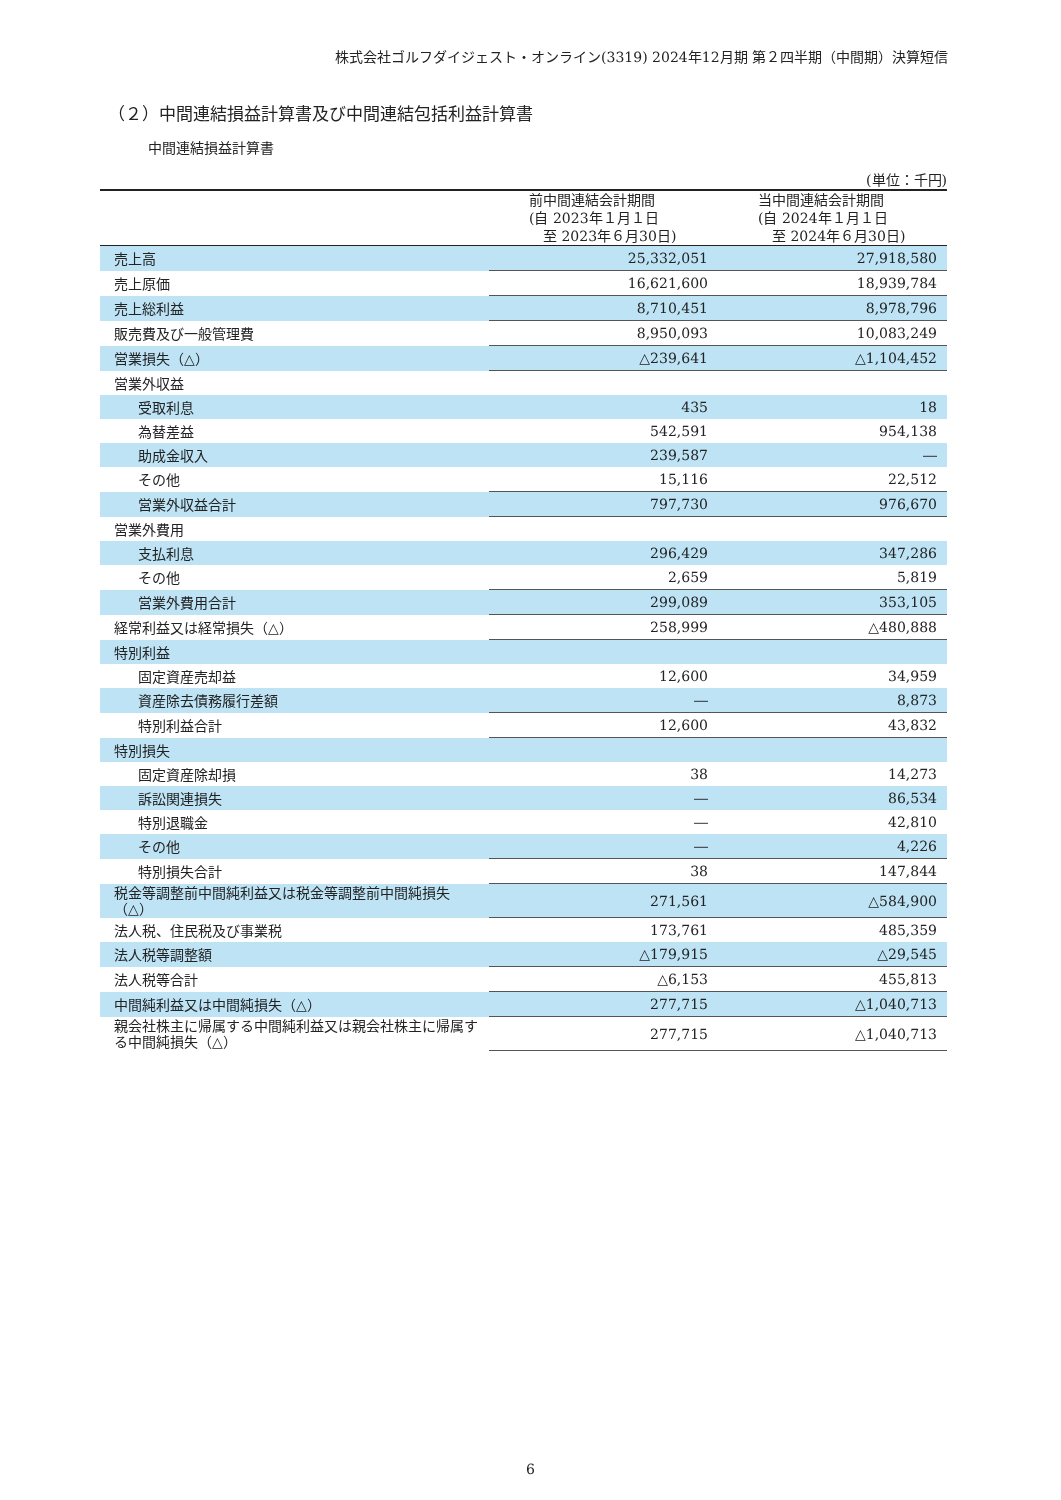株式会社ゴルフダイジェスト・オンライン(3319) 2024年12月期 第２四半期（中間期）決算短信
（２）中間連結損益計算書及び中間連結包括利益計算書
中間連結損益計算書
(単位：千円)
| | 前中間連結会計期間 (自 2023年１月１日 至 2023年６月30日) | 当中間連結会計期間 (自 2024年１月１日 至 2024年６月30日) |
| --- | --- | --- |
| 売上高 | 25,332,051 | 27,918,580 |
| 売上原価 | 16,621,600 | 18,939,784 |
| 売上総利益 | 8,710,451 | 8,978,796 |
| 販売費及び一般管理費 | 8,950,093 | 10,083,249 |
| 営業損失（△） | △239,641 | △1,104,452 |
| 営業外収益 | | |
| 受取利息 | 435 | 18 |
| 為替差益 | 542,591 | 954,138 |
| 助成金収入 | 239,587 | ― |
| その他 | 15,116 | 22,512 |
| 営業外収益合計 | 797,730 | 976,670 |
| 営業外費用 | | |
| 支払利息 | 296,429 | 347,286 |
| その他 | 2,659 | 5,819 |
| 営業外費用合計 | 299,089 | 353,105 |
| 経常利益又は経常損失（△） | 258,999 | △480,888 |
| 特別利益 | | |
| 固定資産売却益 | 12,600 | 34,959 |
| 資産除去債務履行差額 | ― | 8,873 |
| 特別利益合計 | 12,600 | 43,832 |
| 特別損失 | | |
| 固定資産除却損 | 38 | 14,273 |
| 訴訟関連損失 | ― | 86,534 |
| 特別退職金 | ― | 42,810 |
| その他 | ― | 4,226 |
| 特別損失合計 | 38 | 147,844 |
| 税金等調整前中間純利益又は税金等調整前中間純損失（△） | 271,561 | △584,900 |
| 法人税、住民税及び事業税 | 173,761 | 485,359 |
| 法人税等調整額 | △179,915 | △29,545 |
| 法人税等合計 | △6,153 | 455,813 |
| 中間純利益又は中間純損失（△） | 277,715 | △1,040,713 |
| 親会社株主に帰属する中間純利益又は親会社株主に帰属する中間純損失（△） | 277,715 | △1,040,713 |
6